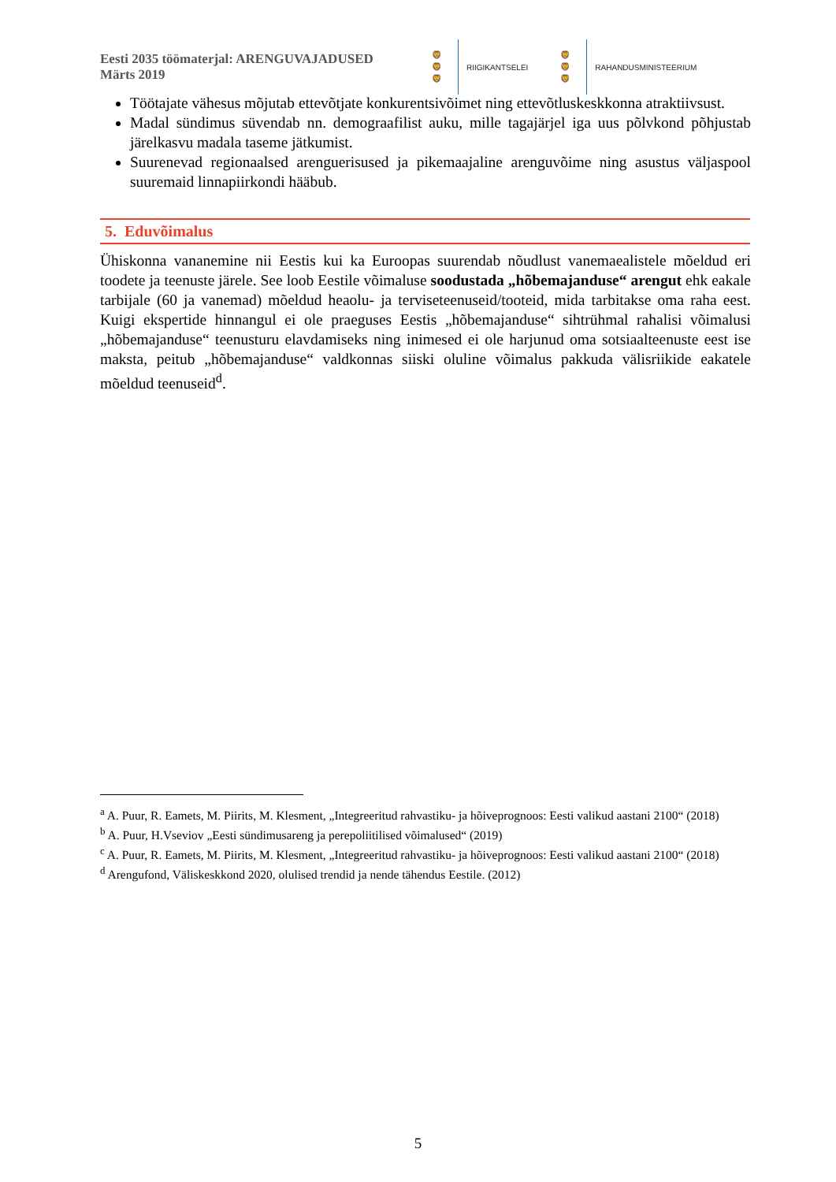Eesti 2035 töömaterjal: ARENGUVAJADUSED
Märts 2019
🦁
🦁
🦁
RIIGIKANTSELEI
🦁
🦁
🦁
RAHANDUSMINISTEERIUM
Töötajate vähesus mõjutab ettevõtjate konkurentsivõimet ning ettevõtluskeskkonna atraktiivsust.
Madal sündimus süvendab nn. demograafilist auku, mille tagajärjel iga uus põlvkond põhjustab järelkasvu madala taseme jätkumist.
Suurenevad regionaalsed arenguerisused ja pikemaajaline arenguvõime ning asustus väljaspool suuremaid linnapiirkondi hääbub.
5. Eduvõimalus
Ühiskonna vananemine nii Eestis kui ka Euroopas suurendab nõudlust vanemaealistele mõeldud eri toodete ja teenuste järele. See loob Eestile võimaluse soodustada „hõbemajanduse“ arengut ehk eakale tarbijale (60 ja vanemad) mõeldud heaolu- ja terviseteenuseid/tooteid, mida tarbitakse oma raha eest. Kuigi ekspertide hinnangul ei ole praeguses Eestis „hõbemajanduse“ sihtrühmal rahalisi võimalusi „hõbemajanduse“ teenusturu elavdamiseks ning inimesed ei ole harjunud oma sotsiaalteenuste eest ise maksta, peitub „hõbemajanduse“ valdkonnas siiski oluline võimalus pakkuda välisriikide eakatele mõeldud teenuseid<sup>d</sup>.
<sup>a</sup> A. Puur, R. Eamets, M. Piirits, M. Klesment, „Integreeritud rahvastiku- ja hõiveprognoos: Eesti valikud aastani 2100“ (2018)
<sup>b</sup> A. Puur, H.Vseviov „Eesti sündimusareng ja perepoliitilised võimalused“ (2019)
<sup>c</sup> A. Puur, R. Eamets, M. Piirits, M. Klesment, „Integreeritud rahvastiku- ja hõiveprognoos: Eesti valikud aastani 2100“ (2018)
<sup>d</sup> Arengufond, Väliskeskkond 2020, olulised trendid ja nende tähendus Eestile. (2012)
5